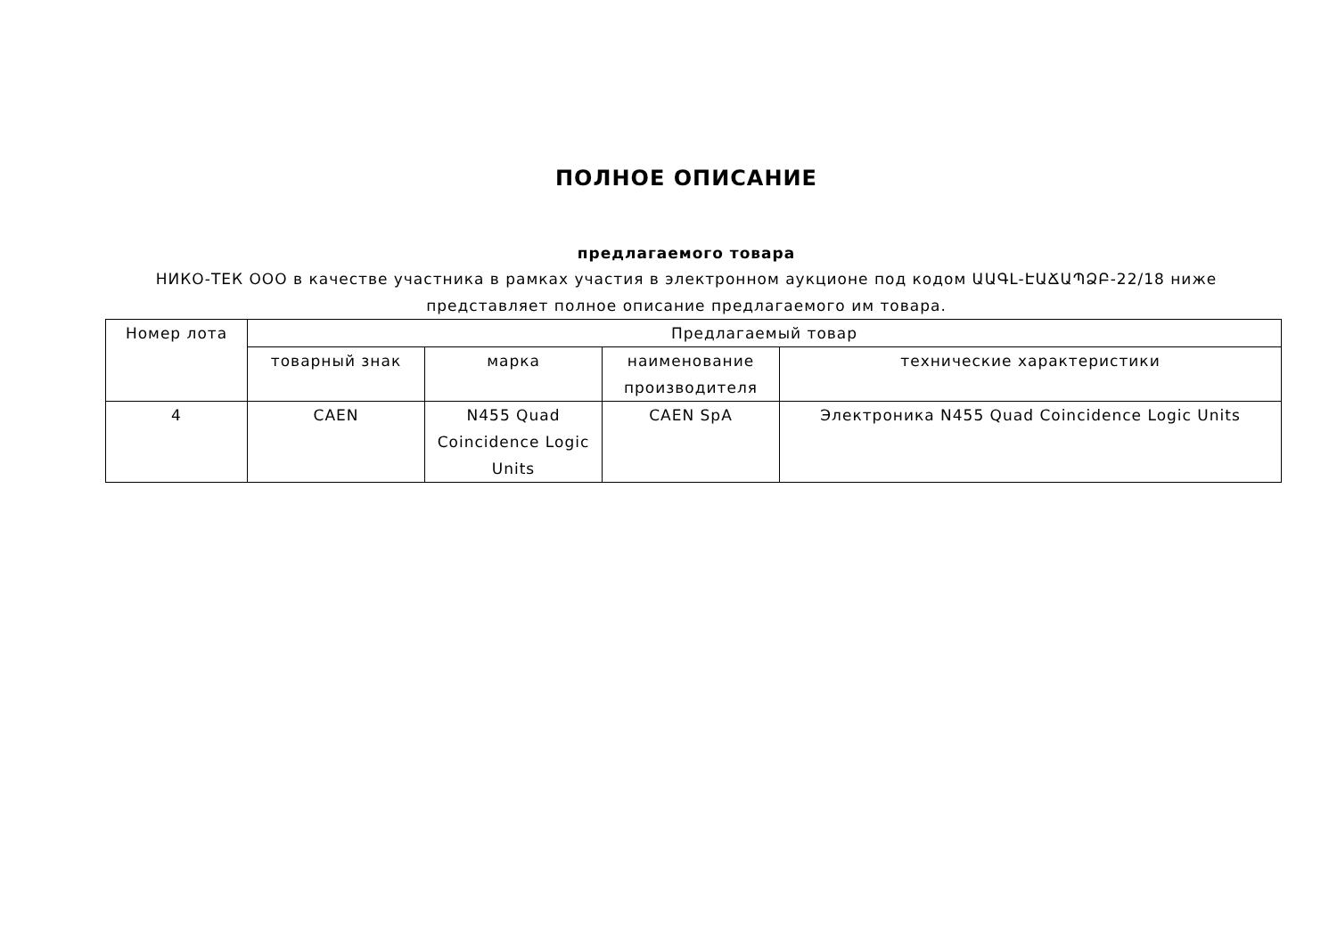ПОЛНОЕ ОПИСАНИЕ
предлагаемого товара
НИКО-ТЕК ООО в качестве участника в рамках участия в электронном аукционе под кодом ԱԱԳԼ-ԷԱՃԱՊՁԲ-22/18 ниже представляет полное описание предлагаемого им товара.
| Номер лота | Предлагаемый товар | | | |
| --- | --- | --- | --- | --- |
| | товарный знак | марка | наименование производителя | технические характеристики |
| 4 | CAEN | N455 Quad Coincidence Logic Units | CAEN SpA | Электроника N455 Quad Coincidence Logic Units |